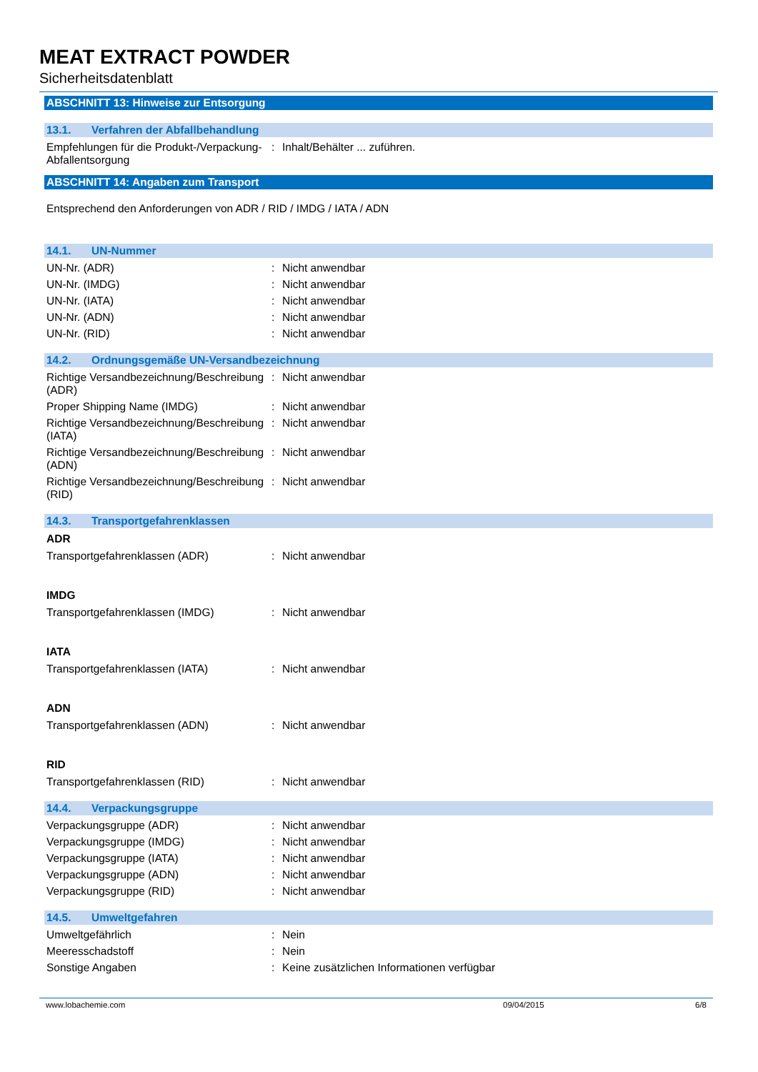MEAT EXTRACT POWDER
Sicherheitsdatenblatt
ABSCHNITT 13: Hinweise zur Entsorgung
13.1. Verfahren der Abfallbehandlung
Empfehlungen für die Produkt-/Verpackung-Abfallentsorgung
: Inhalt/Behälter ... zuführen.
ABSCHNITT 14: Angaben zum Transport
Entsprechend den Anforderungen von ADR / RID / IMDG / IATA / ADN
14.1. UN-Nummer
UN-Nr. (ADR) : Nicht anwendbar
UN-Nr. (IMDG) : Nicht anwendbar
UN-Nr. (IATA) : Nicht anwendbar
UN-Nr. (ADN) : Nicht anwendbar
UN-Nr. (RID) : Nicht anwendbar
14.2. Ordnungsgemäße UN-Versandbezeichnung
Richtige Versandbezeichnung/Beschreibung (ADR)
: Nicht anwendbar
Proper Shipping Name (IMDG) : Nicht anwendbar
Richtige Versandbezeichnung/Beschreibung (IATA)
: Nicht anwendbar
Richtige Versandbezeichnung/Beschreibung (ADN)
: Nicht anwendbar
Richtige Versandbezeichnung/Beschreibung (RID)
: Nicht anwendbar
14.3. Transportgefahrenklassen
ADR
Transportgefahrenklassen (ADR) : Nicht anwendbar
IMDG
Transportgefahrenklassen (IMDG) : Nicht anwendbar
IATA
Transportgefahrenklassen (IATA) : Nicht anwendbar
ADN
Transportgefahrenklassen (ADN) : Nicht anwendbar
RID
Transportgefahrenklassen (RID) : Nicht anwendbar
14.4. Verpackungsgruppe
Verpackungsgruppe (ADR) : Nicht anwendbar
Verpackungsgruppe (IMDG) : Nicht anwendbar
Verpackungsgruppe (IATA) : Nicht anwendbar
Verpackungsgruppe (ADN) : Nicht anwendbar
Verpackungsgruppe (RID) : Nicht anwendbar
14.5. Umweltgefahren
Umweltgefährlich : Nein
Meeresschadstoff : Nein
Sonstige Angaben : Keine zusätzlichen Informationen verfügbar
www.lobachemie.com 09/04/2015 6/8